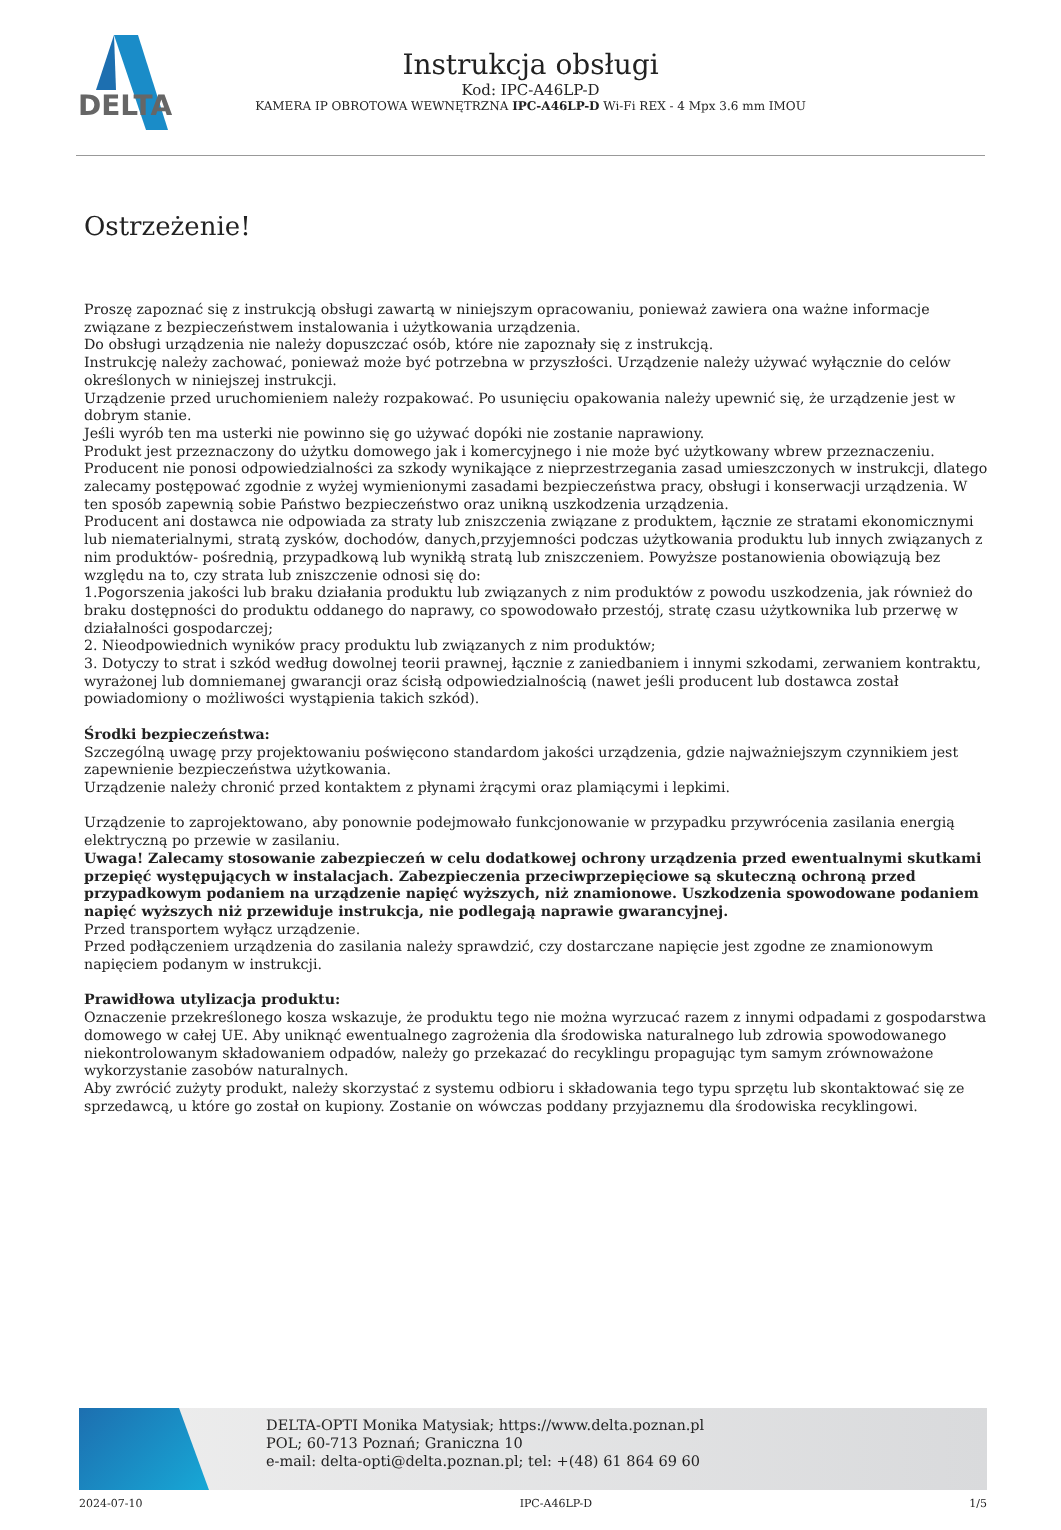DELTA
Instrukcja obsługi
Kod: IPC-A46LP-D
KAMERA IP OBROTOWA WEWNĘTRZNA IPC-A46LP-D Wi-Fi REX - 4 Mpx 3.6 mm IMOU
Ostrzeżenie!
Proszę zapoznać się z instrukcją obsługi zawartą w niniejszym opracowaniu, ponieważ zawiera ona ważne informacje związane z bezpieczeństwem instalowania i użytkowania urządzenia.
Do obsługi urządzenia nie należy dopuszczać osób, które nie zapoznały się z instrukcją.
Instrukcję należy zachować, ponieważ może być potrzebna w przyszłości. Urządzenie należy używać wyłącznie do celów określonych w niniejszej instrukcji.
Urządzenie przed uruchomieniem należy rozpakować. Po usunięciu opakowania należy upewnić się, że urządzenie jest w dobrym stanie.
Jeśli wyrób ten ma usterki nie powinno się go używać dopóki nie zostanie naprawiony.
Produkt jest przeznaczony do użytku domowego jak i komercyjnego i nie może być użytkowany wbrew przeznaczeniu.
Producent nie ponosi odpowiedzialności za szkody wynikające z nieprzestrzegania zasad umieszczonych w instrukcji, dlatego zalecamy postępować zgodnie z wyżej wymienionymi zasadami bezpieczeństwa pracy, obsługi i konserwacji urządzenia. W ten sposób zapewnią sobie Państwo bezpieczeństwo oraz unikną uszkodzenia urządzenia.
Producent ani dostawca nie odpowiada za straty lub zniszczenia związane z produktem, łącznie ze stratami ekonomicznymi lub niematerialnymi, stratą zysków, dochodów, danych,przyjemności podczas użytkowania produktu lub innych związanych z nim produktów- pośrednią, przypadkową lub wynikłą stratą lub zniszczeniem. Powyższe postanowienia obowiązują bez względu na to, czy strata lub zniszczenie odnosi się do:
1.Pogorszenia jakości lub braku działania produktu lub związanych z nim produktów z powodu uszkodzenia, jak również do braku dostępności do produktu oddanego do naprawy, co spowodowało przestój, stratę czasu użytkownika lub przerwę w działalności gospodarczej;
2. Nieodpowiednich wyników pracy produktu lub związanych z nim produktów;
3. Dotyczy to strat i szkód według dowolnej teorii prawnej, łącznie z zaniedbaniem i innymi szkodami, zerwaniem kontraktu, wyrażonej lub domniemanej gwarancji oraz ścisłą odpowiedzialnością (nawet jeśli producent lub dostawca został powiadomiony o możliwości wystąpienia takich szkód).
Środki bezpieczeństwa:
Szczególną uwagę przy projektowaniu poświęcono standardom jakości urządzenia, gdzie najważniejszym czynnikiem jest zapewnienie bezpieczeństwa użytkowania.
Urządzenie należy chronić przed kontaktem z płynami żrącymi oraz plamiącymi i lepkimi.
Urządzenie to zaprojektowano, aby ponownie podejmowało funkcjonowanie w przypadku przywrócenia zasilania energią elektryczną po przewie w zasilaniu.
Uwaga! Zalecamy stosowanie zabezpieczeń w celu dodatkowej ochrony urządzenia przed ewentualnymi skutkami przepięć występujących w instalacjach. Zabezpieczenia przeciwprzepięciowe są skuteczną ochroną przed przypadkowym podaniem na urządzenie napięć wyższych, niż znamionowe. Uszkodzenia spowodowane podaniem napięć wyższych niż przewiduje instrukcja, nie podlegają naprawie gwarancyjnej.
Przed transportem wyłącz urządzenie.
Przed podłączeniem urządzenia do zasilania należy sprawdzić, czy dostarczane napięcie jest zgodne ze znamionowym napięciem podanym w instrukcji.
Prawidłowa utylizacja produktu:
Oznaczenie przekreślonego kosza wskazuje, że produktu tego nie można wyrzucać razem z innymi odpadami z gospodarstwa domowego w całej UE. Aby uniknąć ewentualnego zagrożenia dla środowiska naturalnego lub zdrowia spowodowanego niekontrolowanym składowaniem odpadów, należy go przekazać do recyklingu propagując tym samym zrównoważone wykorzystanie zasobów naturalnych.
Aby zwrócić zużyty produkt, należy skorzystać z systemu odbioru i składowania tego typu sprzętu lub skontaktować się ze sprzedawcą, u które go został on kupiony. Zostanie on wówczas poddany przyjaznemu dla środowiska recyklingowi.
DELTA-OPTI Monika Matysiak; https://www.delta.poznan.pl
POL; 60-713 Poznań; Graniczna 10
e-mail: delta-opti@delta.poznan.pl; tel: +(48) 61 864 69 60
2024-07-10 IPC-A46LP-D 1/5